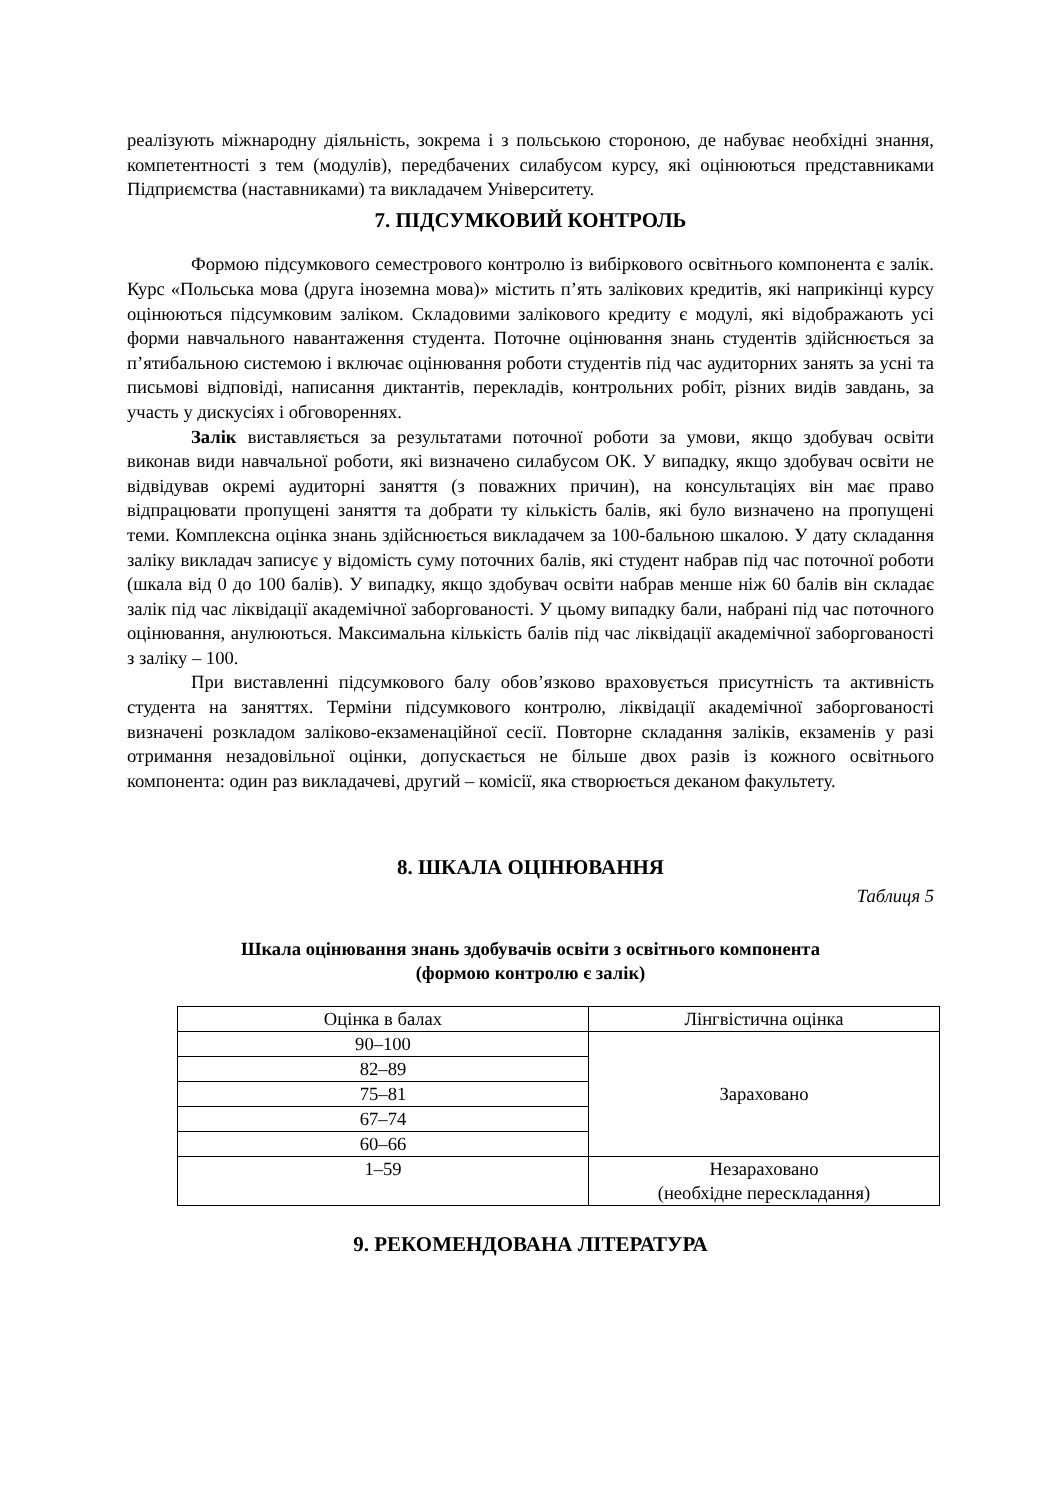реалізують міжнародну діяльність, зокрема і з польською стороною, де набуває необхідні знання, компетентності з тем (модулів), передбачених силабусом курсу, які оцінюються представниками Підприємства (наставниками) та викладачем Університету.
7. ПІДСУМКОВИЙ КОНТРОЛЬ
Формою підсумкового семестрового контролю із вибіркового освітнього компонента є залік. Курс «Польська мова (друга іноземна мова)» містить п’ять залікових кредитів, які наприкінці курсу оцінюються підсумковим заліком. Складовими залікового кредиту є модулі, які відображають усі форми навчального навантаження студента. Поточне оцінювання знань студентів здійснюється за п’ятибальною системою і включає оцінювання роботи студентів під час аудиторних занять за усні та письмові відповіді, написання диктантів, перекладів, контрольних робіт, різних видів завдань, за участь у дискусіях і обговореннях.
Залік виставляється за результатами поточної роботи за умови, якщо здобувач освіти виконав види навчальної роботи, які визначено силабусом ОК. У випадку, якщо здобувач освіти не відвідував окремі аудиторні заняття (з поважних причин), на консультаціях він має право відпрацювати пропущені заняття та добрати ту кількість балів, які було визначено на пропущені теми. Комплексна оцінка знань здійснюється викладачем за 100-бальною шкалою. У дату складання заліку викладач записує у відомість суму поточних балів, які студент набрав під час поточної роботи (шкала від 0 до 100 балів). У випадку, якщо здобувач освіти набрав менше ніж 60 балів він складає залік під час ліквідації академічної заборгованості. У цьому випадку бали, набрані під час поточного оцінювання, анулюються. Максимальна кількість балів під час ліквідації академічної заборгованості з заліку – 100.
При виставленні підсумкового балу обов’язково враховується присутність та активність студента на заняттях. Терміни підсумкового контролю, ліквідації академічної заборгованості визначені розкладом заліково-екзаменаційної сесії. Повторне складання заліків, екзаменів у разі отримання незадовільної оцінки, допускається не більше двох разів із кожного освітнього компонента: один раз викладачеві, другий – комісії, яка створюється деканом факультету.
8. ШКАЛА ОЦІНЮВАННЯ
Таблиця 5
Шкала оцінювання знань здобувачів освіти з освітнього компонента
(формою контролю є залік)
| Оцінка в балах | Лінгвістична оцінка |
| 90–100 | Зараховано |
| 82–89 | |
| 75–81 | |
| 67–74 | |
| 60–66 | |
| 1–59 | Незараховано (необхідне перескладання) |
9. РЕКОМЕНДОВАНА ЛІТЕРАТУРА